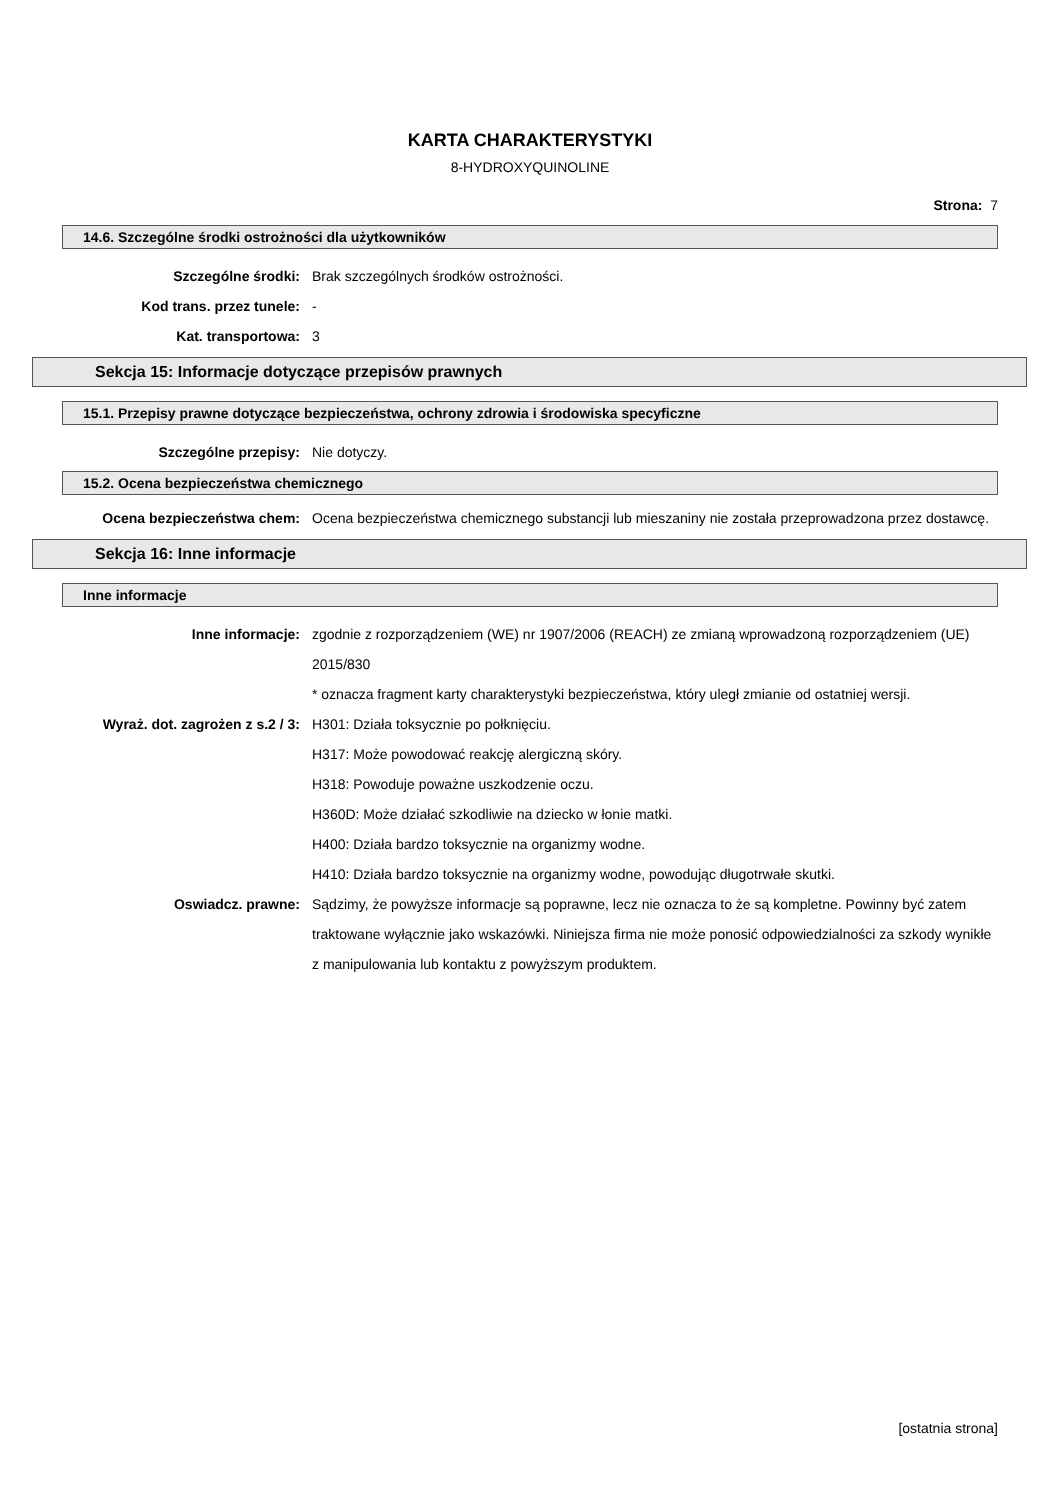KARTA CHARAKTERYSTYKI
8-HYDROXYQUINOLINE
Strona: 7
14.6. Szczególne środki ostrożności dla użytkowników
Szczególne środki: Brak szczególnych środków ostrożności.
Kod trans. przez tunele: -
Kat. transportowa: 3
Sekcja 15: Informacje dotyczące przepisów prawnych
15.1. Przepisy prawne dotyczące bezpieczeństwa, ochrony zdrowia i środowiska specyficzne
Szczególne przepisy: Nie dotyczy.
15.2. Ocena bezpieczeństwa chemicznego
Ocena bezpieczeństwa chem: Ocena bezpieczeństwa chemicznego substancji lub mieszaniny nie została przeprowadzona przez dostawcę.
Sekcja 16: Inne informacje
Inne informacje
Inne informacje: zgodnie z rozporządzeniem (WE) nr 1907/2006 (REACH) ze zmianą wprowadzoną rozporządzeniem (UE) 2015/830
* oznacza fragment karty charakterystyki bezpieczeństwa, który uległ zmianie od ostatniej wersji.
Wyraż. dot. zagrożen z s.2 / 3: H301: Działa toksycznie po połknięciu.
H317: Może powodować reakcję alergiczną skóry.
H318: Powoduje poważne uszkodzenie oczu.
H360D: Może działać szkodliwie na dziecko w łonie matki.
H400: Działa bardzo toksycznie na organizmy wodne.
H410: Działa bardzo toksycznie na organizmy wodne, powodując długotrwałe skutki.
Oswiadcz. prawne: Sądzimy, że powyższe informacje są poprawne, lecz nie oznacza to że są kompletne. Powinny być zatem traktowane wyłącznie jako wskazówki. Niniejsza firma nie może ponosić odpowiedzialności za szkody wynikłe z manipulowania lub kontaktu z powyższym produktem.
[ostatnia strona]